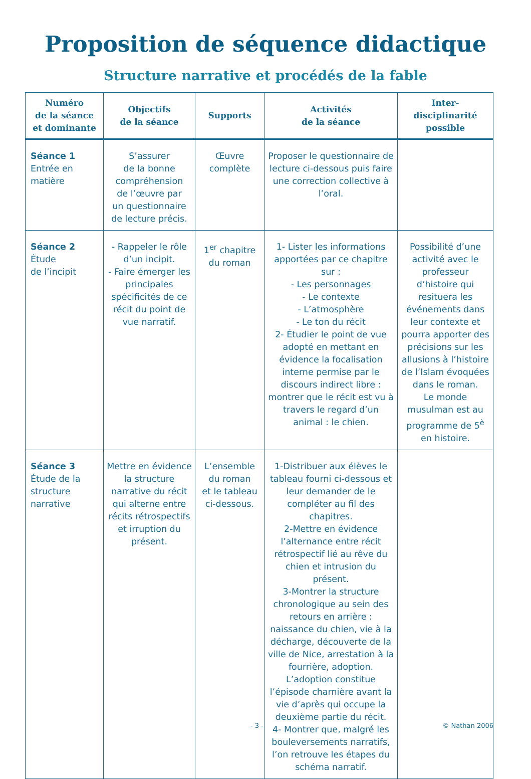Proposition de séquence didactique
Structure narrative et procédés de la fable
| Numéro de la séance et dominante | Objectifs de la séance | Supports | Activités de la séance | Inter-disciplinarité possible |
| --- | --- | --- | --- | --- |
| Séance 1 Entrée en matière | S’assurer de la bonne compréhension de l’œuvre par un questionnaire de lecture précis. | Œuvre complète | Proposer le questionnaire de lecture ci-dessous puis faire une correction collective à l’oral. | |
| Séance 2 Étude de l’incipit | - Rappeler le rôle d’un incipit. - Faire émerger les principales spécificités de ce récit du point de vue narratif. | 1<sup>er</sup> chapitre du roman | 1- Lister les informations apportées par ce chapitre sur : - Les personnages - Le contexte - L’atmosphère - Le ton du récit 2- Étudier le point de vue adopté en mettant en évidence la focalisation interne permise par le discours indirect libre : montrer que le récit est vu à travers le regard d’un animal : le chien. | Possibilité d’une activité avec le professeur d’histoire qui resituera les événements dans leur contexte et pourra apporter des précisions sur les allusions à l’histoire de l’Islam évoquées dans le roman. Le monde musulman est au programme de 5<sup>è</sup> en histoire. |
| Séance 3 Étude de la structure narrative | Mettre en évidence la structure narrative du récit qui alterne entre récits rétrospectifs et irruption du présent. | L’ensemble du roman et le tableau ci-dessous. | 1-Distribuer aux élèves le tableau fourni ci-dessous et leur demander de le compléter au fil des chapitres. 2-Mettre en évidence l’alternance entre récit rétrospectif lié au rêve du chien et intrusion du présent. 3-Montrer la structure chronologique au sein des retours en arrière : naissance du chien, vie à la décharge, découverte de la ville de Nice, arrestation à la fourrière, adoption. L’adoption constitue l’épisode charnière avant la vie d’après qui occupe la deuxième partie du récit. 4- Montrer que, malgré les bouleversements narratifs, l’on retrouve les étapes du schéma narratif. | |
- 3 - © Nathan 2006